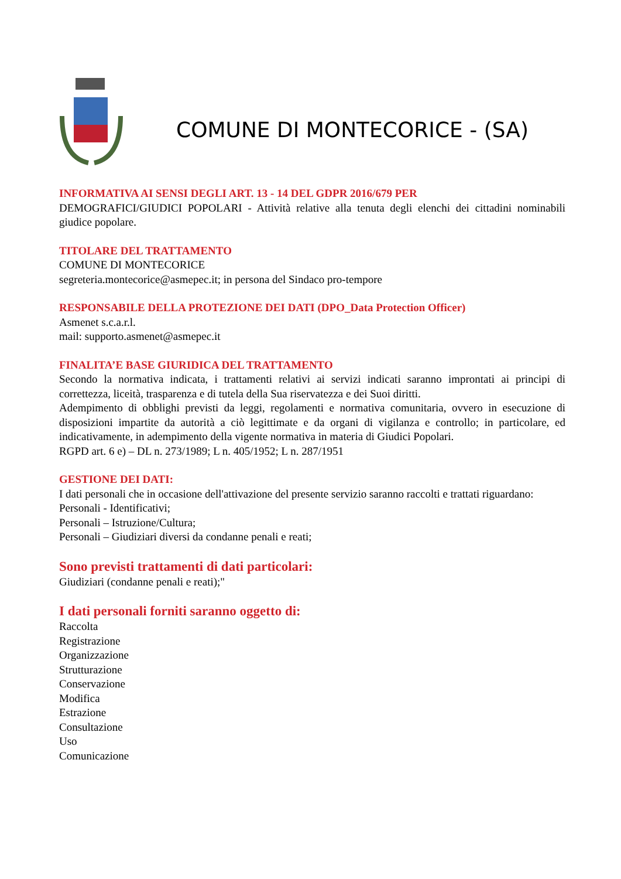COMUNE DI MONTECORICE - (SA)
INFORMATIVA AI SENSI DEGLI ART. 13 - 14 DEL GDPR 2016/679 PER
DEMOGRAFICI/GIUDICI POPOLARI - Attività relative alla tenuta degli elenchi dei cittadini nominabili giudice popolare.
TITOLARE DEL TRATTAMENTO
COMUNE DI MONTECORICE
segreteria.montecorice@asmepec.it; in persona del Sindaco pro-tempore
RESPONSABILE DELLA PROTEZIONE DEI DATI (DPO_Data Protection Officer)
Asmenet s.c.a.r.l.
mail: supporto.asmenet@asmepec.it
FINALITA’E BASE GIURIDICA DEL TRATTAMENTO
Secondo la normativa indicata, i trattamenti relativi ai servizi indicati saranno improntati ai principi di correttezza, liceità, trasparenza e di tutela della Sua riservatezza e dei Suoi diritti.
Adempimento di obblighi previsti da leggi, regolamenti e normativa comunitaria, ovvero in esecuzione di disposizioni impartite da autorità a ciò legittimate e da organi di vigilanza e controllo; in particolare, ed indicativamente, in adempimento della vigente normativa in materia di Giudici Popolari.
RGPD art. 6 e) – DL n. 273/1989; L n. 405/1952; L n. 287/1951
GESTIONE DEI DATI:
I dati personali che in occasione dell'attivazione del presente servizio saranno raccolti e trattati riguardano:
Personali - Identificativi;
Personali – Istruzione/Cultura;
Personali – Giudiziari diversi da condanne penali e reati;
Sono previsti trattamenti di dati particolari:
Giudiziari (condanne penali e reati);"
I dati personali forniti saranno oggetto di:
Raccolta
Registrazione
Organizzazione
Strutturazione
Conservazione
Modifica
Estrazione
Consultazione
Uso
Comunicazione